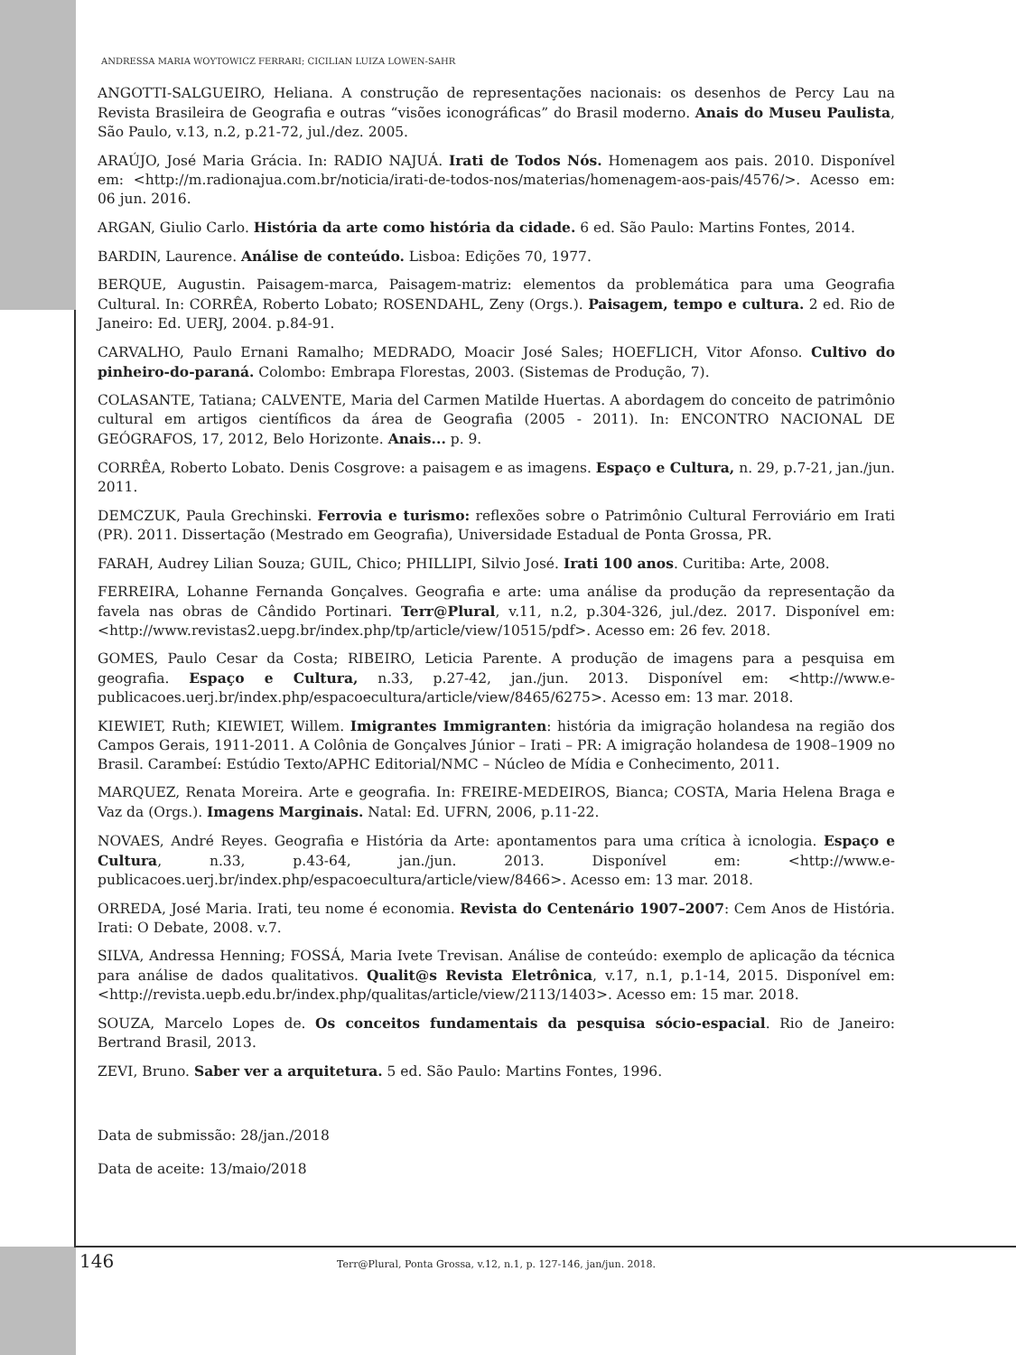ANDRESSA MARIA WOYTOWICZ FERRARI; CICILIAN LUIZA LOWEN-SAHR
ANGOTTI-SALGUEIRO, Heliana. A construção de representações nacionais: os desenhos de Percy Lau na Revista Brasileira de Geografia e outras “visões iconográficas” do Brasil moderno. Anais do Museu Paulista, São Paulo, v.13, n.2, p.21-72, jul./dez. 2005.
ARAÚJO, José Maria Grácia. In: RADIO NAJUÁ. Irati de Todos Nós. Homenagem aos pais. 2010. Disponível em: <http://m.radionajua.com.br/noticia/irati-de-todos-nos/materias/homenagem-aos-pais/4576/>. Acesso em: 06 jun. 2016.
ARGAN, Giulio Carlo. História da arte como história da cidade. 6 ed. São Paulo: Martins Fontes, 2014.
BARDIN, Laurence. Análise de conteúdo. Lisboa: Edições 70, 1977.
BERQUE, Augustin. Paisagem-marca, Paisagem-matriz: elementos da problemática para uma Geografia Cultural. In: CORRÊA, Roberto Lobato; ROSENDAHL, Zeny (Orgs.). Paisagem, tempo e cultura. 2 ed. Rio de Janeiro: Ed. UERJ, 2004. p.84-91.
CARVALHO, Paulo Ernani Ramalho; MEDRADO, Moacir José Sales; HOEFLICH, Vitor Afonso. Cultivo do pinheiro-do-paraná. Colombo: Embrapa Florestas, 2003. (Sistemas de Produção, 7).
COLASANTE, Tatiana; CALVENTE, Maria del Carmen Matilde Huertas. A abordagem do conceito de patrimônio cultural em artigos científicos da área de Geografia (2005 - 2011). In: ENCONTRO NACIONAL DE GEÓGRAFOS, 17, 2012, Belo Horizonte. Anais... p. 9.
CORRÊA, Roberto Lobato. Denis Cosgrove: a paisagem e as imagens. Espaço e Cultura, n. 29, p.7-21, jan./jun. 2011.
DEMCZUK, Paula Grechinski. Ferrovia e turismo: reflexões sobre o Patrimônio Cultural Ferroviário em Irati (PR). 2011. Dissertação (Mestrado em Geografia), Universidade Estadual de Ponta Grossa, PR.
FARAH, Audrey Lilian Souza; GUIL, Chico; PHILLIPI, Silvio José. Irati 100 anos. Curitiba: Arte, 2008.
FERREIRA, Lohanne Fernanda Gonçalves. Geografia e arte: uma análise da produção da representação da favela nas obras de Cândido Portinari. Terr@Plural, v.11, n.2, p.304-326, jul./dez. 2017. Disponível em: <http://www.revistas2.uepg.br/index.php/tp/article/view/10515/pdf>. Acesso em: 26 fev. 2018.
GOMES, Paulo Cesar da Costa; RIBEIRO, Leticia Parente. A produção de imagens para a pesquisa em geografia. Espaço e Cultura, n.33, p.27-42, jan./jun. 2013. Disponível em: <http://www.e-publicacoes.uerj.br/index.php/espacoecultura/article/view/8465/6275>. Acesso em: 13 mar. 2018.
KIEWIET, Ruth; KIEWIET, Willem. Imigrantes Immigranten: história da imigração holandesa na região dos Campos Gerais, 1911-2011. A Colônia de Gonçalves Júnior – Irati – PR: A imigração holandesa de 1908–1909 no Brasil. Carambeí: Estúdio Texto/APHC Editorial/NMC – Núcleo de Mídia e Conhecimento, 2011.
MARQUEZ, Renata Moreira. Arte e geografia. In: FREIRE-MEDEIROS, Bianca; COSTA, Maria Helena Braga e Vaz da (Orgs.). Imagens Marginais. Natal: Ed. UFRN, 2006, p.11-22.
NOVAES, André Reyes. Geografia e História da Arte: apontamentos para uma crítica à icnologia. Espaço e Cultura, n.33, p.43-64, jan./jun. 2013. Disponível em: <http://www.e-publicacoes.uerj.br/index.php/espacoecultura/article/view/8466>. Acesso em: 13 mar. 2018.
ORREDA, José Maria. Irati, teu nome é economia. Revista do Centenário 1907–2007: Cem Anos de História. Irati: O Debate, 2008. v.7.
SILVA, Andressa Henning; FOSSÁ, Maria Ivete Trevisan. Análise de conteúdo: exemplo de aplicação da técnica para análise de dados qualitativos. Qualit@s Revista Eletrônica, v.17, n.1, p.1-14, 2015. Disponível em: <http://revista.uepb.edu.br/index.php/qualitas/article/view/2113/1403>. Acesso em: 15 mar. 2018.
SOUZA, Marcelo Lopes de. Os conceitos fundamentais da pesquisa sócio-espacial. Rio de Janeiro: Bertrand Brasil, 2013.
ZEVI, Bruno. Saber ver a arquitetura. 5 ed. São Paulo: Martins Fontes, 1996.
Data de submissão: 28/jan./2018
Data de aceite: 13/maio/2018
146 Terr@Plural, Ponta Grossa, v.12, n.1, p. 127-146, jan/jun. 2018.